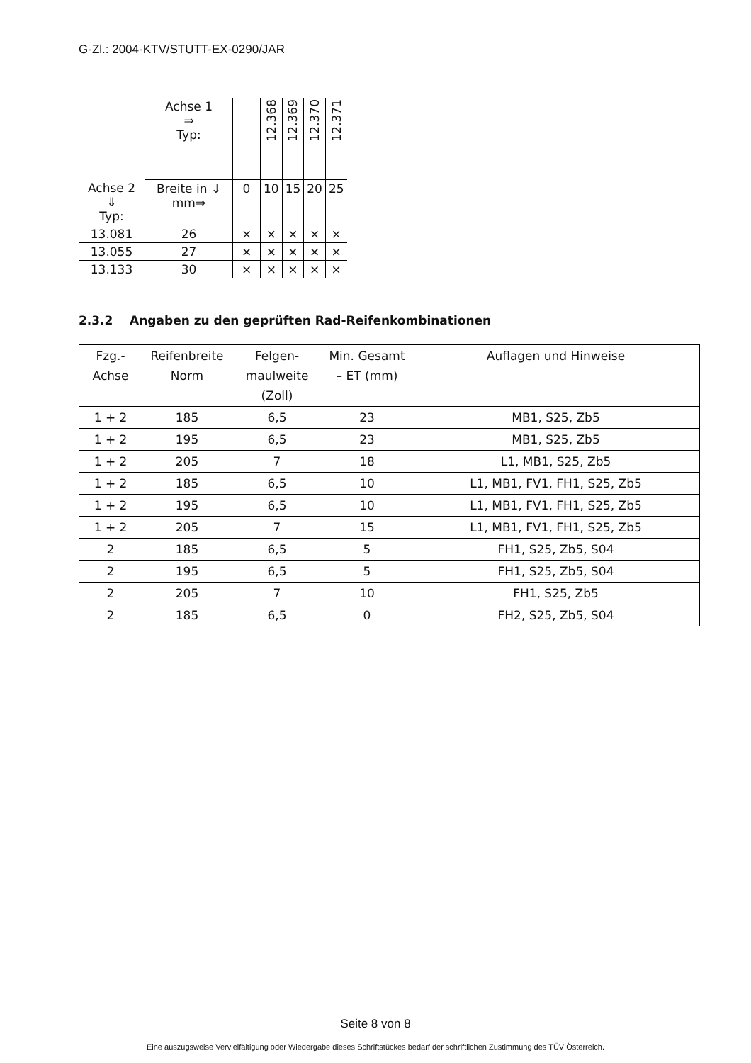G-Zl.: 2004-KTV/STUTT-EX-0290/JAR
| | Achse 1 ⇒ Typ: | | 12.368 | 12.369 | 12.370 | 12.371 |
| Achse 2 ⇓ Typ: | Breite in ⇓ mm⇒ | 0 | 10 | 15 | 20 | 25 |
| 13.081 | 26 | × | × | × | × | × |
| 13.055 | 27 | × | × | × | × | × |
| 13.133 | 30 | × | × | × | × | × |
2.3.2 Angaben zu den geprüften Rad-Reifenkombinationen
| Fzg.- Achse | Reifenbreite Norm | Felgen- maulweite (Zoll) | Min. Gesamt – ET (mm) | Auflagen und Hinweise |
| 1 + 2 | 185 | 6,5 | 23 | MB1, S25, Zb5 |
| 1 + 2 | 195 | 6,5 | 23 | MB1, S25, Zb5 |
| 1 + 2 | 205 | 7 | 18 | L1, MB1, S25, Zb5 |
| 1 + 2 | 185 | 6,5 | 10 | L1, MB1, FV1, FH1, S25, Zb5 |
| 1 + 2 | 195 | 6,5 | 10 | L1, MB1, FV1, FH1, S25, Zb5 |
| 1 + 2 | 205 | 7 | 15 | L1, MB1, FV1, FH1, S25, Zb5 |
| 2 | 185 | 6,5 | 5 | FH1, S25, Zb5, S04 |
| 2 | 195 | 6,5 | 5 | FH1, S25, Zb5, S04 |
| 2 | 205 | 7 | 10 | FH1, S25, Zb5 |
| 2 | 185 | 6,5 | 0 | FH2, S25, Zb5, S04 |
Seite 8 von 8
Eine auszugsweise Vervielfältigung oder Wiedergabe dieses Schriftstückes bedarf der schriftlichen Zustimmung des TÜV Österreich.